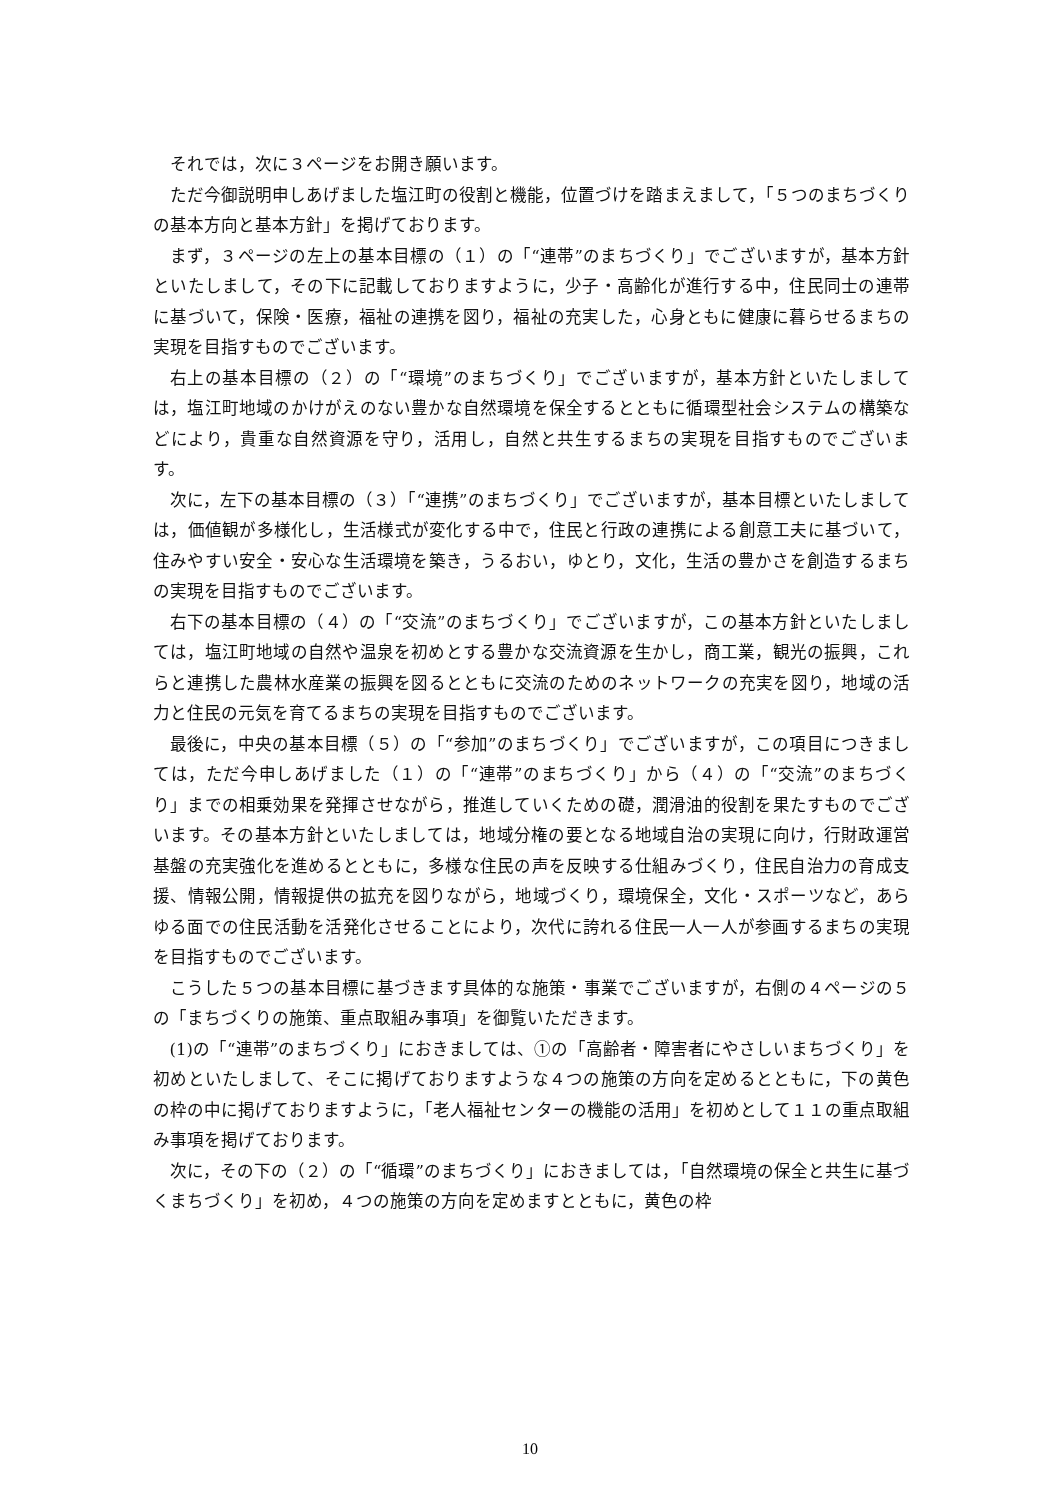それでは，次に３ページをお開き願います。
ただ今御説明申しあげました塩江町の役割と機能，位置づけを踏まえまして，「５つのまちづくりの基本方向と基本方針」を掲げております。
まず，３ページの左上の基本目標の（１）の「“連帯”のまちづくり」でございますが，基本方針といたしまして，その下に記載しておりますように，少子・高齢化が進行する中，住民同士の連帯に基づいて，保険・医療，福祉の連携を図り，福祉の充実した，心身ともに健康に暮らせるまちの実現を目指すものでございます。
右上の基本目標の（２）の「“環境”のまちづくり」でございますが，基本方針といたしましては，塩江町地域のかけがえのない豊かな自然環境を保全するとともに循環型社会システムの構築などにより，貴重な自然資源を守り，活用し，自然と共生するまちの実現を目指すものでございます。
次に，左下の基本目標の（３）「“連携”のまちづくり」でございますが，基本目標といたしましては，価値観が多様化し，生活様式が変化する中で，住民と行政の連携による創意工夫に基づいて，住みやすい安全・安心な生活環境を築き，うるおい，ゆとり，文化，生活の豊かさを創造するまちの実現を目指すものでございます。
右下の基本目標の（４）の「“交流”のまちづくり」でございますが，この基本方針といたしましては，塩江町地域の自然や温泉を初めとする豊かな交流資源を生かし，商工業，観光の振興，これらと連携した農林水産業の振興を図るとともに交流のためのネットワークの充実を図り，地域の活力と住民の元気を育てるまちの実現を目指すものでございます。
最後に，中央の基本目標（５）の「“参加”のまちづくり」でございますが，この項目につきましては，ただ今申しあげました（１）の「“連帯”のまちづくり」から（４）の「“交流”のまちづくり」までの相乗効果を発揮させながら，推進していくための礎，潤滑油的役割を果たすものでございます。その基本方針といたしましては，地域分権の要となる地域自治の実現に向け，行財政運営基盤の充実強化を進めるとともに，多様な住民の声を反映する仕組みづくり，住民自治力の育成支援、情報公開，情報提供の拡充を図りながら，地域づくり，環境保全，文化・スポーツなど，あらゆる面での住民活動を活発化させることにより，次代に誇れる住民一人一人が参画するまちの実現を目指すものでございます。
こうした５つの基本目標に基づきます具体的な施策・事業でございますが，右側の４ページの５の「まちづくりの施策、重点取組み事項」を御覧いただきます。
(1)の「“連帯”のまちづくり」におきましては、①の「高齢者・障害者にやさしいまちづくり」を初めといたしまして、そこに掲げておりますような４つの施策の方向を定めるとともに，下の黄色の枠の中に掲げておりますように，「老人福祉センターの機能の活用」を初めとして１１の重点取組み事項を掲げております。
次に，その下の（２）の「“循環”のまちづくり」におきましては，「自然環境の保全と共生に基づくまちづくり」を初め，４つの施策の方向を定めますとともに，黄色の枠
10